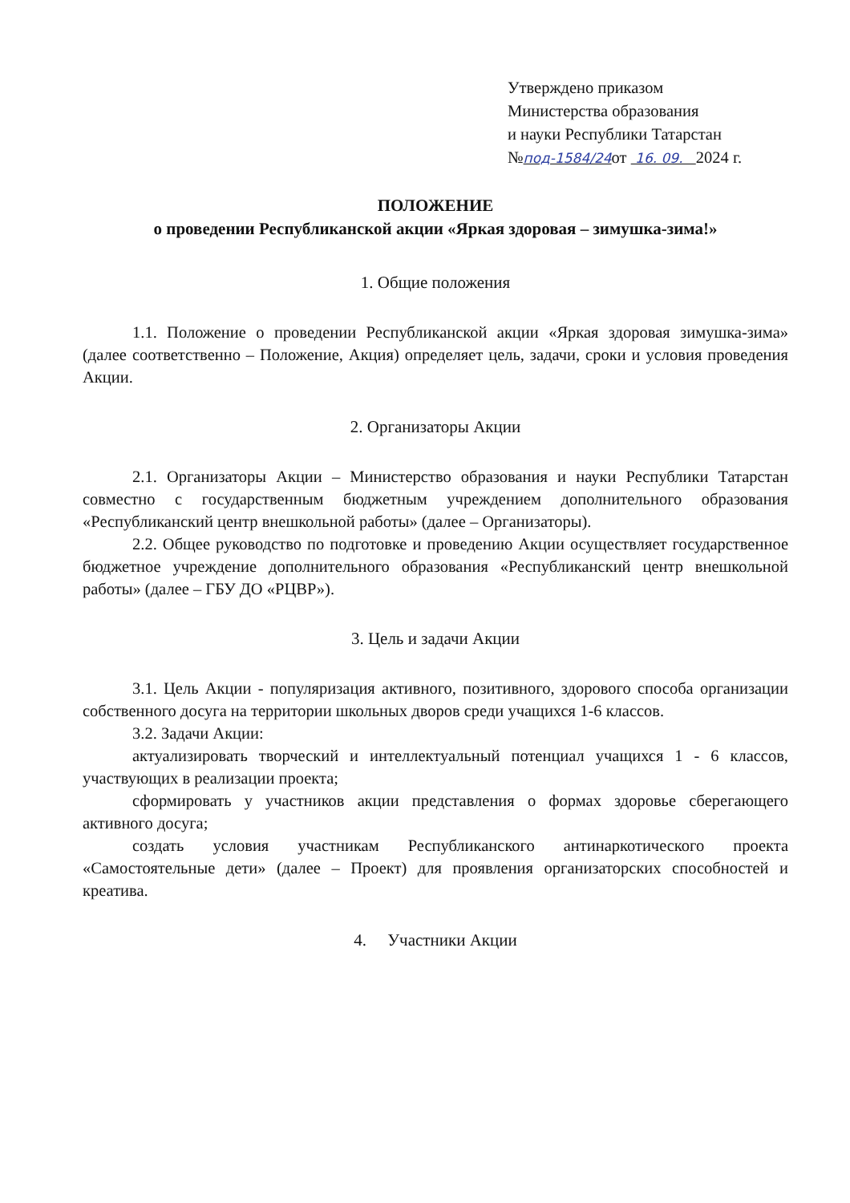Утверждено приказом
Министерства образования
и науки Республики Татарстан
№под-1584/24от 16. 09. 2024 г.
ПОЛОЖЕНИЕ
о проведении Республиканской акции «Яркая здоровая – зимушка-зима!»
1. Общие положения
1.1. Положение о проведении Республиканской акции «Яркая здоровая зимушка-зима» (далее соответственно – Положение, Акция) определяет цель, задачи, сроки и условия проведения Акции.
2. Организаторы Акции
2.1. Организаторы Акции – Министерство образования и науки Республики Татарстан совместно с государственным бюджетным учреждением дополнительного образования «Республиканский центр внешкольной работы» (далее – Организаторы).
2.2. Общее руководство по подготовке и проведению Акции осуществляет государственное бюджетное учреждение дополнительного образования «Республиканский центр внешкольной работы» (далее – ГБУ ДО «РЦВР»).
3. Цель и задачи Акции
3.1. Цель Акции - популяризация активного, позитивного, здорового способа организации собственного досуга на территории школьных дворов среди учащихся 1-6 классов.
3.2. Задачи Акции:
актуализировать творческий и интеллектуальный потенциал учащихся 1 - 6 классов, участвующих в реализации проекта;
сформировать у участников акции представления о формах здоровье сберегающего активного досуга;
создать условия участникам Республиканского антинаркотического проекта «Самостоятельные дети» (далее – Проект) для проявления организаторских способностей и креатива.
4. Участники Акции